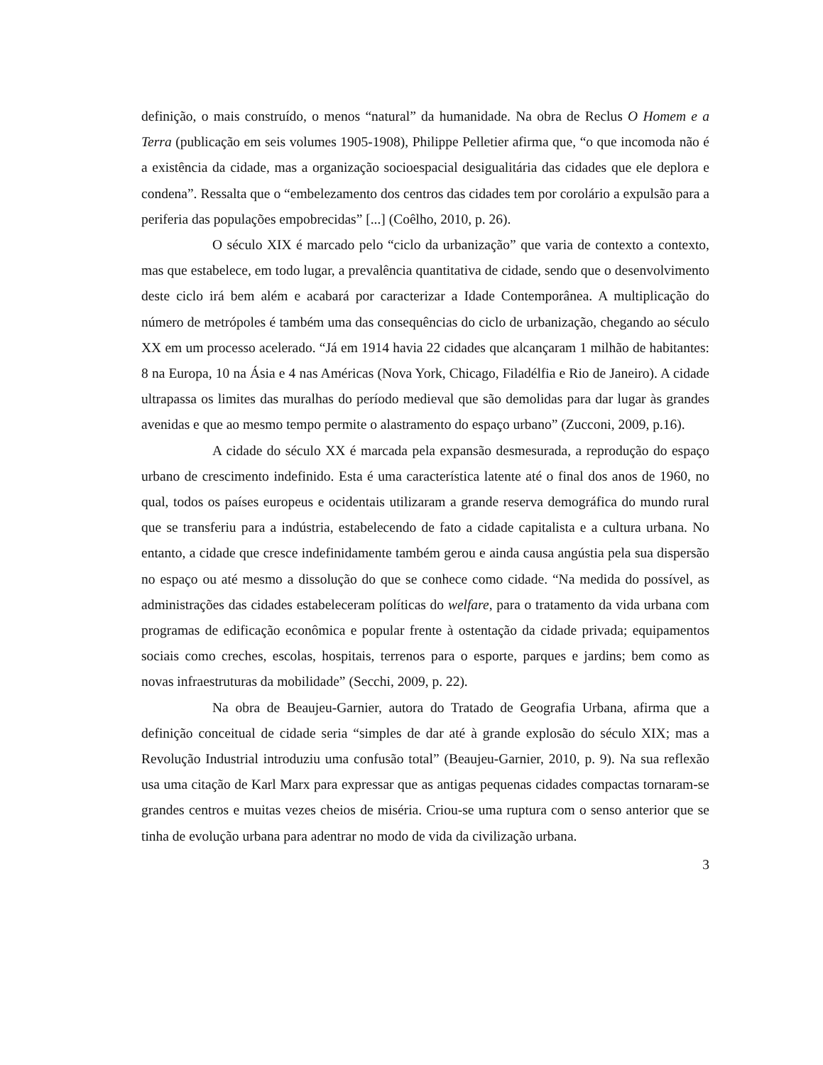definição, o mais construído, o menos “natural” da humanidade. Na obra de Reclus O Homem e a Terra (publicação em seis volumes 1905-1908), Philippe Pelletier afirma que, “o que incomoda não é a existência da cidade, mas a organização socioespacial desigualitária das cidades que ele deplora e condena”. Ressalta que o “embelezamento dos centros das cidades tem por corolário a expulsão para a periferia das populações empobrecidas” [...] (Coêlho, 2010, p. 26).
O século XIX é marcado pelo “ciclo da urbanização” que varia de contexto a contexto, mas que estabelece, em todo lugar, a prevalência quantitativa de cidade, sendo que o desenvolvimento deste ciclo irá bem além e acabará por caracterizar a Idade Contemporânea. A multiplicação do número de metrópoles é também uma das consequências do ciclo de urbanização, chegando ao século XX em um processo acelerado. “Já em 1914 havia 22 cidades que alcançaram 1 milhão de habitantes: 8 na Europa, 10 na Ásia e 4 nas Américas (Nova York, Chicago, Filadélfia e Rio de Janeiro). A cidade ultrapassa os limites das muralhas do período medieval que são demolidas para dar lugar às grandes avenidas e que ao mesmo tempo permite o alastramento do espaço urbano” (Zucconi, 2009, p.16).
A cidade do século XX é marcada pela expansão desmesurada, a reprodução do espaço urbano de crescimento indefinido. Esta é uma característica latente até o final dos anos de 1960, no qual, todos os países europeus e ocidentais utilizaram a grande reserva demográfica do mundo rural que se transferiu para a indústria, estabelecendo de fato a cidade capitalista e a cultura urbana. No entanto, a cidade que cresce indefinidamente também gerou e ainda causa angústia pela sua dispersão no espaço ou até mesmo a dissolução do que se conhece como cidade. “Na medida do possível, as administrações das cidades estabeleceram políticas do welfare, para o tratamento da vida urbana com programas de edificação econômica e popular frente à ostentação da cidade privada; equipamentos sociais como creches, escolas, hospitais, terrenos para o esporte, parques e jardins; bem como as novas infraestruturas da mobilidade” (Secchi, 2009, p. 22).
Na obra de Beaujeu-Garnier, autora do Tratado de Geografia Urbana, afirma que a definição conceitual de cidade seria “simples de dar até à grande explosão do século XIX; mas a Revolução Industrial introduziu uma confusão total” (Beaujeu-Garnier, 2010, p. 9). Na sua reflexão usa uma citação de Karl Marx para expressar que as antigas pequenas cidades compactas tornaram-se grandes centros e muitas vezes cheios de miséria. Criou-se uma ruptura com o senso anterior que se tinha de evolução urbana para adentrar no modo de vida da civilização urbana.
3